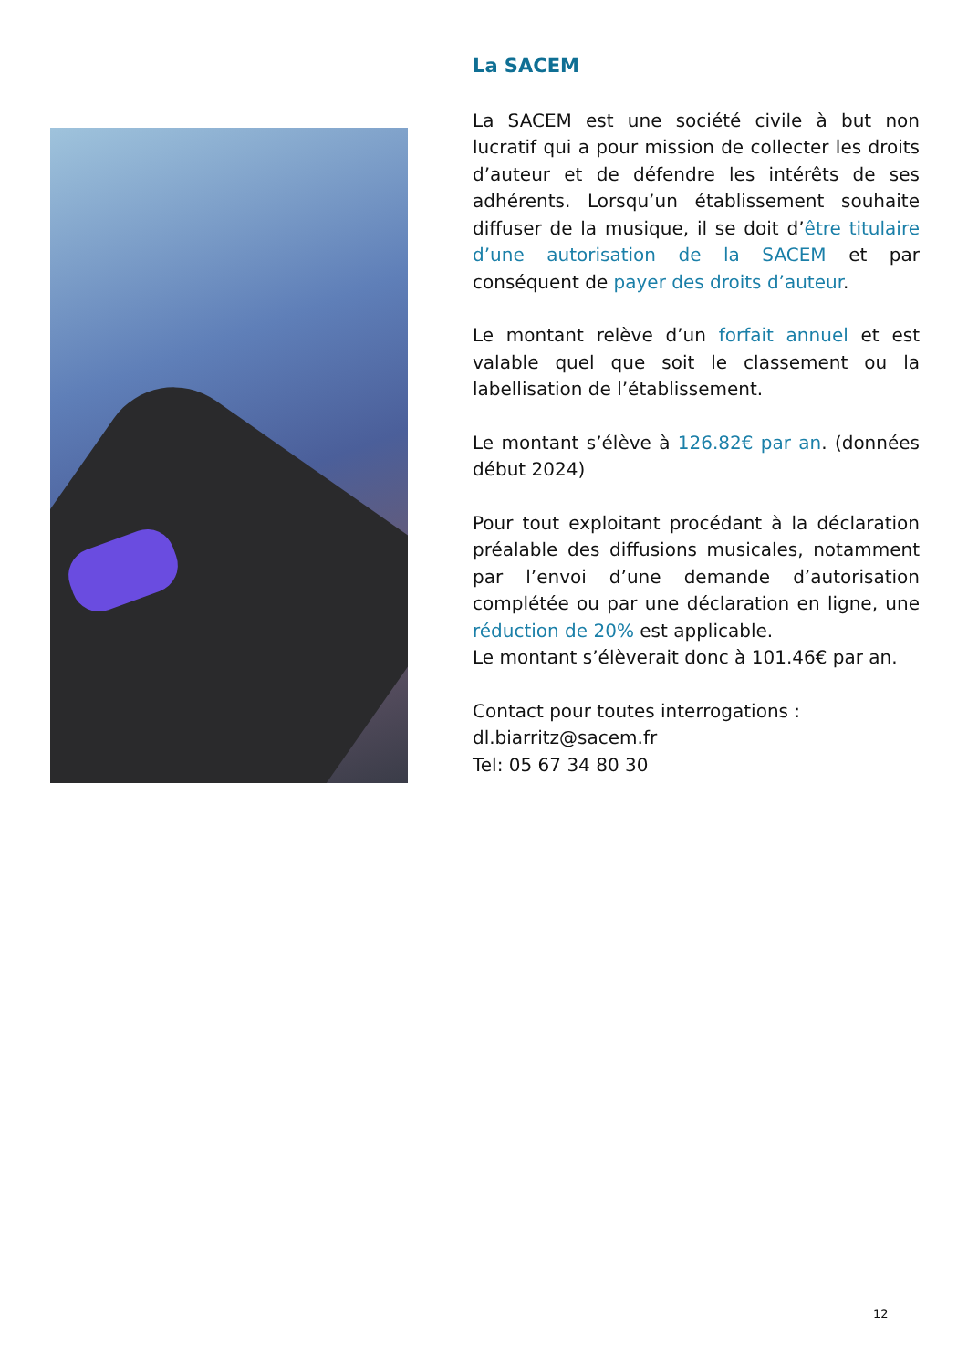La SACEM
La SACEM est une société civile à but non lucratif qui a pour mission de collecter les droits d’auteur et de défendre les intérêts de ses adhérents. Lorsqu’un établissement souhaite diffuser de la musique, il se doit d’être titulaire d’une autorisation de la SACEM et par conséquent de payer des droits d’auteur.
Le montant relève d’un forfait annuel et est valable quel que soit le classement ou la labellisation de l’établissement.
Le montant s’élève à 126.82€ par an. (données début 2024)
Pour tout exploitant procédant à la déclaration préalable des diffusions musicales, notamment par l’envoi d’une demande d’autorisation complétée ou par une déclaration en ligne, une réduction de 20% est applicable.
Le montant s’élèverait donc à 101.46€ par an.
Contact pour toutes interrogations :
dl.biarritz@sacem.fr
Tel: 05 67 34 80 30
12